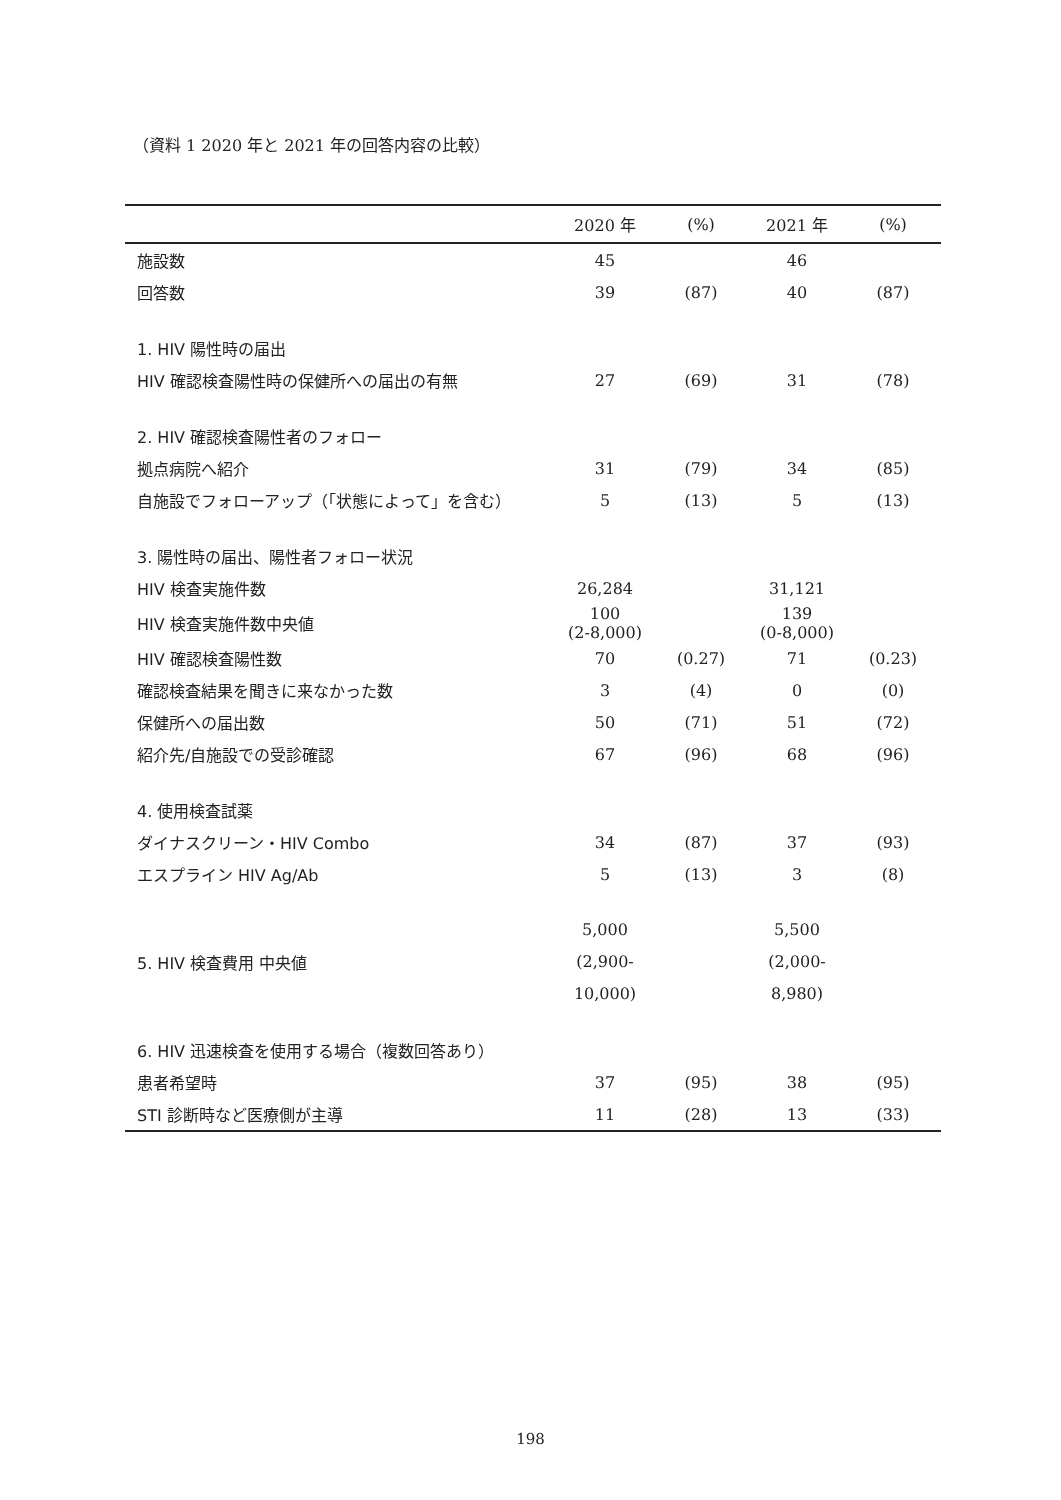（資料 1 2020 年と 2021 年の回答内容の比較）
| | 2020 年 | (%) | 2021 年 | (%) |
| --- | --- | --- | --- | --- |
| 施設数 | 45 | | 46 | |
| 回答数 | 39 | (87) | 40 | (87) |
| 1. HIV 陽性時の届出 | | | | |
| HIV 確認検査陽性時の保健所への届出の有無 | 27 | (69) | 31 | (78) |
| 2. HIV 確認検査陽性者のフォロー | | | | |
| 拠点病院へ紹介 | 31 | (79) | 34 | (85) |
| 自施設でフォローアップ（「状態によって」を含む） | 5 | (13) | 5 | (13) |
| 3. 陽性時の届出、陽性者フォロー状況 | | | | |
| HIV 検査実施件数 | 26,284 | | 31,121 | |
| HIV 検査実施件数中央値 | 100 (2-8,000) | | 139 (0-8,000) | |
| HIV 確認検査陽性数 | 70 | (0.27) | 71 | (0.23) |
| 確認検査結果を聞きに来なかった数 | 3 | (4) | 0 | (0) |
| 保健所への届出数 | 50 | (71) | 51 | (72) |
| 紹介先/自施設での受診確認 | 67 | (96) | 68 | (96) |
| 4. 使用検査試薬 | | | | |
| ダイナスクリーン・HIV Combo | 34 | (87) | 37 | (93) |
| エスプライン HIV Ag/Ab | 5 | (13) | 3 | (8) |
| 5. HIV 検査費用 中央値 | 5,000 (2,900- 10,000) | | 5,500 (2,000- 8,980) | |
| 6. HIV 迅速検査を使用する場合（複数回答あり） | | | | |
| 患者希望時 | 37 | (95) | 38 | (95) |
| STI 診断時など医療側が主導 | 11 | (28) | 13 | (33) |
198